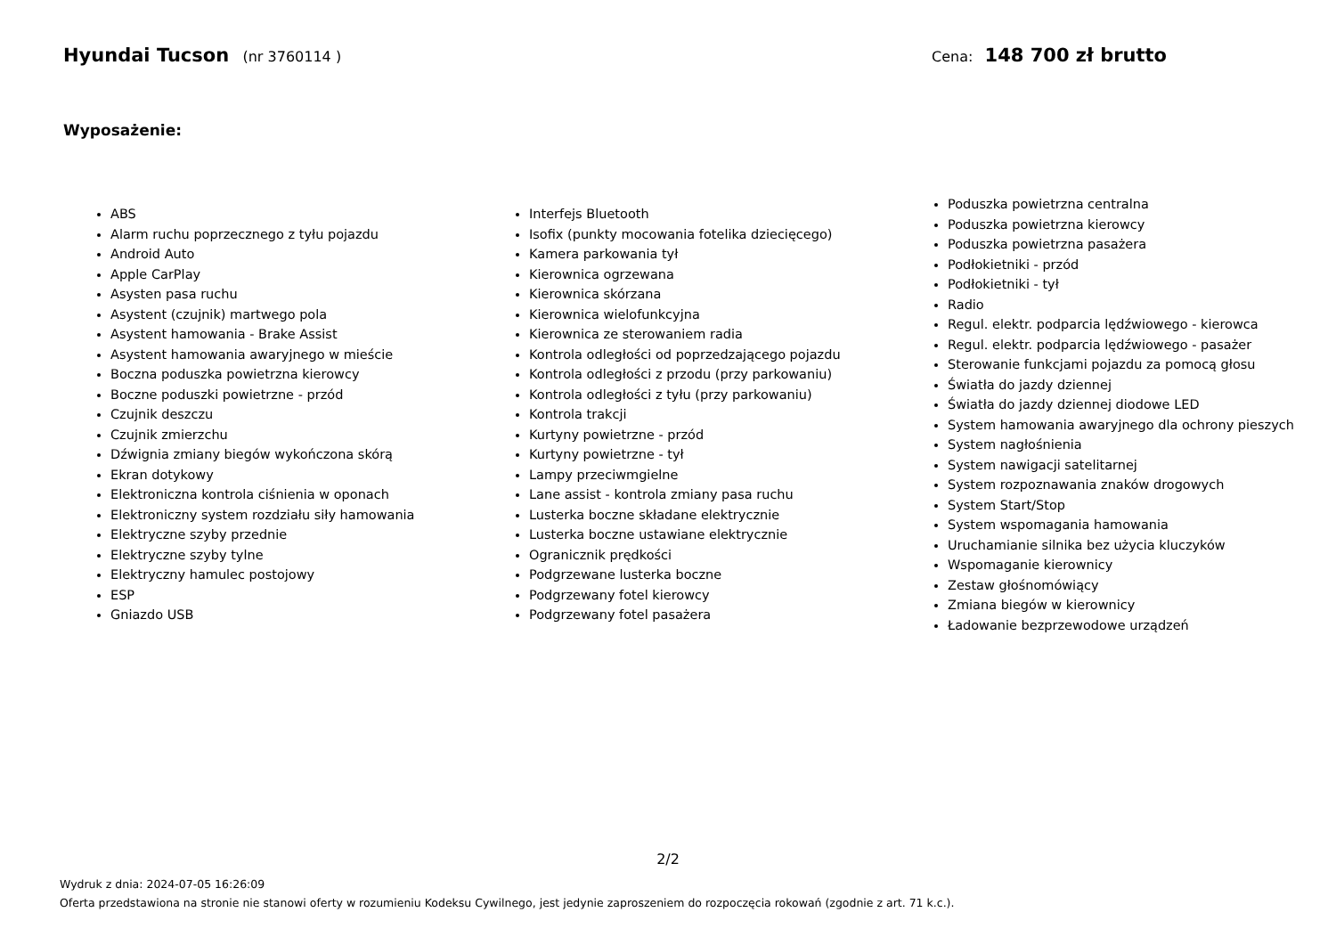Hyundai Tucson (nr 3760114 ) Cena: 148 700 zł brutto
Wyposażenie:
ABS
Alarm ruchu poprzecznego z tyłu pojazdu
Android Auto
Apple CarPlay
Asysten pasa ruchu
Asystent (czujnik) martwego pola
Asystent hamowania - Brake Assist
Asystent hamowania awaryjnego w mieście
Boczna poduszka powietrzna kierowcy
Boczne poduszki powietrzne - przód
Czujnik deszczu
Czujnik zmierzchu
Dźwignia zmiany biegów wykończona skórą
Ekran dotykowy
Elektroniczna kontrola ciśnienia w oponach
Elektroniczny system rozdziału siły hamowania
Elektryczne szyby przednie
Elektryczne szyby tylne
Elektryczny hamulec postojowy
ESP
Gniazdo USB
Interfejs Bluetooth
Isofix (punkty mocowania fotelika dziecięcego)
Kamera parkowania tył
Kierownica ogrzewana
Kierownica skórzana
Kierownica wielofunkcyjna
Kierownica ze sterowaniem radia
Kontrola odległości od poprzedzającego pojazdu
Kontrola odległości z przodu (przy parkowaniu)
Kontrola odległości z tyłu (przy parkowaniu)
Kontrola trakcji
Kurtyny powietrzne - przód
Kurtyny powietrzne - tył
Lampy przeciwmgielne
Lane assist - kontrola zmiany pasa ruchu
Lusterka boczne składane elektrycznie
Lusterka boczne ustawiane elektrycznie
Ogranicznik prędkości
Podgrzewane lusterka boczne
Podgrzewany fotel kierowcy
Podgrzewany fotel pasażera
Poduszka powietrzna centralna
Poduszka powietrzna kierowcy
Poduszka powietrzna pasażera
Podłokietniki - przód
Podłokietniki - tył
Radio
Regul. elektr. podparcia lędźwiowego - kierowca
Regul. elektr. podparcia lędźwiowego - pasażer
Sterowanie funkcjami pojazdu za pomocą głosu
Światła do jazdy dziennej
Światła do jazdy dziennej diodowe LED
System hamowania awaryjnego dla ochrony pieszych
System nagłośnienia
System nawigacji satelitarnej
System rozpoznawania znaków drogowych
System Start/Stop
System wspomagania hamowania
Uruchamianie silnika bez użycia kluczyków
Wspomaganie kierownicy
Zestaw głośnomówiący
Zmiana biegów w kierownicy
Ładowanie bezprzewodowe urządzeń
2/2
Wydruk z dnia: 2024-07-05 16:26:09
Oferta przedstawiona na stronie nie stanowi oferty w rozumieniu Kodeksu Cywilnego, jest jedynie zaproszeniem do rozpoczęcia rokowań (zgodnie z art. 71 k.c.).